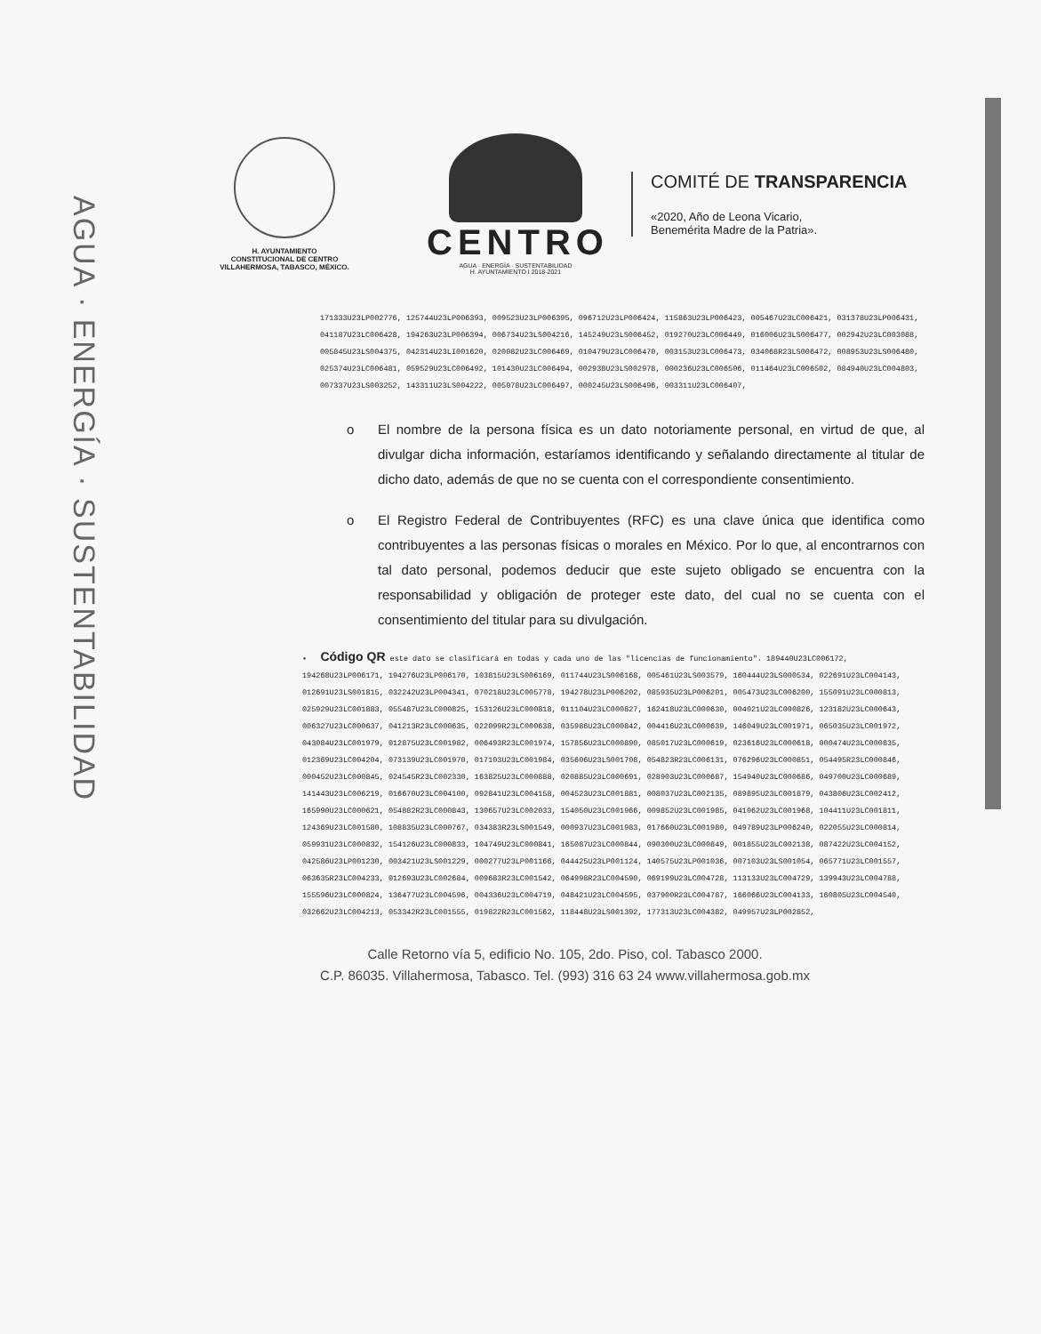AGUA · ENERGÍA · SUSTENTABILIDAD
H. AYUNTAMIENTO
CONSTITUCIONAL DE CENTRO
VILLAHERMOSA, TABASCO, MÉXICO.
CENTRO
AGUA · ENERGÍA · SUSTENTABILIDAD
H. AYUNTAMIENTO I 2018-2021
COMITÉ DE TRANSPARENCIA
«2020, Año de Leona Vicario,
Benemérita Madre de la Patria».
171333U23LP002776, 125744U23LP006393, 009523U23LP006395, 096712U23LP006424, 115863U23LP006423, 005467U23LC006421, 031378U23LP006431, 041187U23LC006428, 194263U23LP006394, 006734U23LS004216, 145249U23LS006452, 019270U23LC006449, 016006U23LS006477, 002942U23LC003088, 005845U23LS004375, 042314U23LI001620, 020082U23LC006469, 010479U23LC006470, 003153U23LC006473, 034068R23LS006472, 008953U23LS006480, 025374U23LC006481, 059529U23LC006492, 101430U23LC006494, 002938U23LS002978, 000236U23LC006506, 011464U23LC006502, 084940U23LC004803, 007337U23LS003252, 143311U23LS004222, 005078U23LC006497, 000245U23LS006496, 003311U23LC006407,
o El nombre de la persona física es un dato notoriamente personal, en virtud de que, al divulgar dicha información, estaríamos identificando y señalando directamente al titular de dicho dato, además de que no se cuenta con el correspondiente consentimiento.
o El Registro Federal de Contribuyentes (RFC) es una clave única que identifica como contribuyentes a las personas físicas o morales en México. Por lo que, al encontrarnos con tal dato personal, podemos deducir que este sujeto obligado se encuentra con la responsabilidad y obligación de proteger este dato, del cual no se cuenta con el consentimiento del titular para su divulgación.
▪ Código QR este dato se clasificará en todas y cada uno de las "licencias de funcionamiento". 189440U23LC006172, 194268U23LP006171, 194276U23LP006170, 103815U23LS006169, 011744U23LS006168, 005461U23LS003579, 160444U23LS000534, 022691U23LC004143, 012691U23LS001815, 032242U23LP004341, 070218U23LC005778, 194278U23LP006202, 085935U23LP006201, 005473U23LC006200, 155091U23LC000813, 025929U23LC001883, 055487U23LC000825, 153126U23LC000818, 011104U23LC000827, 162418U23LC000630, 004021U23LC000826, 123182U23LC000643, 006327U23LC000637, 041213R23LC000635, 022099R23LC000638, 035986U23LC000842, 004416U23LC000639, 146049U23LC001971, 065035U23LC001972, 043084U23LC001979, 012875U23LC001982, 006493R23LC001974, 157856U23LC000890, 085017U23LC000619, 023616U23LC000618, 000474U23LC000835, 012369U23LC004204, 073139U23LC001970, 017103U23LC001984, 035606U23LS001708, 054823R23LC006131, 076296U23LC000851, 054495R23LC000846, 000452U23LC000845, 024545R23LC002330, 163825U23LC000888, 020885U23LC000691, 028903U23LC000687, 154940U23LC000686, 049700U23LC000689, 141443U23LC006219, 016670U23LC004100, 092841U23LC004158, 004523U23LC001881, 008037U23LC002135, 089895U23LC001879, 043806U23LC002412, 165990U23LC000621, 054882R23LC000843, 130657U23LC002033, 154050U23LC001966, 009852U23LC001985, 041062U23LC001968, 104411U23LC001811, 124369U23LC001580, 108835U23LC000767, 034383R23LS001549, 000937U23LC001983, 017660U23LC001980, 049789U23LP006240, 022055U23LC000814, 059931U23LC000832, 154126U23LC000833, 104749U23LC000841, 165087U23LC000844, 090300U23LC000849, 001855U23LC002138, 087422U23LC004152, 042586U23LP001230, 003421U23LS001229, 000277U23LP001166, 044425U23LP001124, 140575U23LP001036, 007103U23LS001054, 065771U23LC001557, 063635R23LC004233, 012693U23LC002684, 009683R23LC001542, 064998R23LC004590, 069199U23LC004728, 113133U23LC004729, 139943U23LC004788, 155596U23LC000824, 136477U23LC004596, 004336U23LC004719, 048421U23LC004595, 037900R23LC004787, 166066U23LC004133, 160805U23LC004540, 032662U23LC004213, 053342R23LC001555, 019822R23LC001562, 118448U23LS001392, 177313U23LC004382, 049957U23LP002852,
Calle Retorno vía 5, edificio No. 105, 2do. Piso, col. Tabasco 2000.
C.P. 86035. Villahermosa, Tabasco. Tel. (993) 316 63 24 www.villahermosa.gob.mx